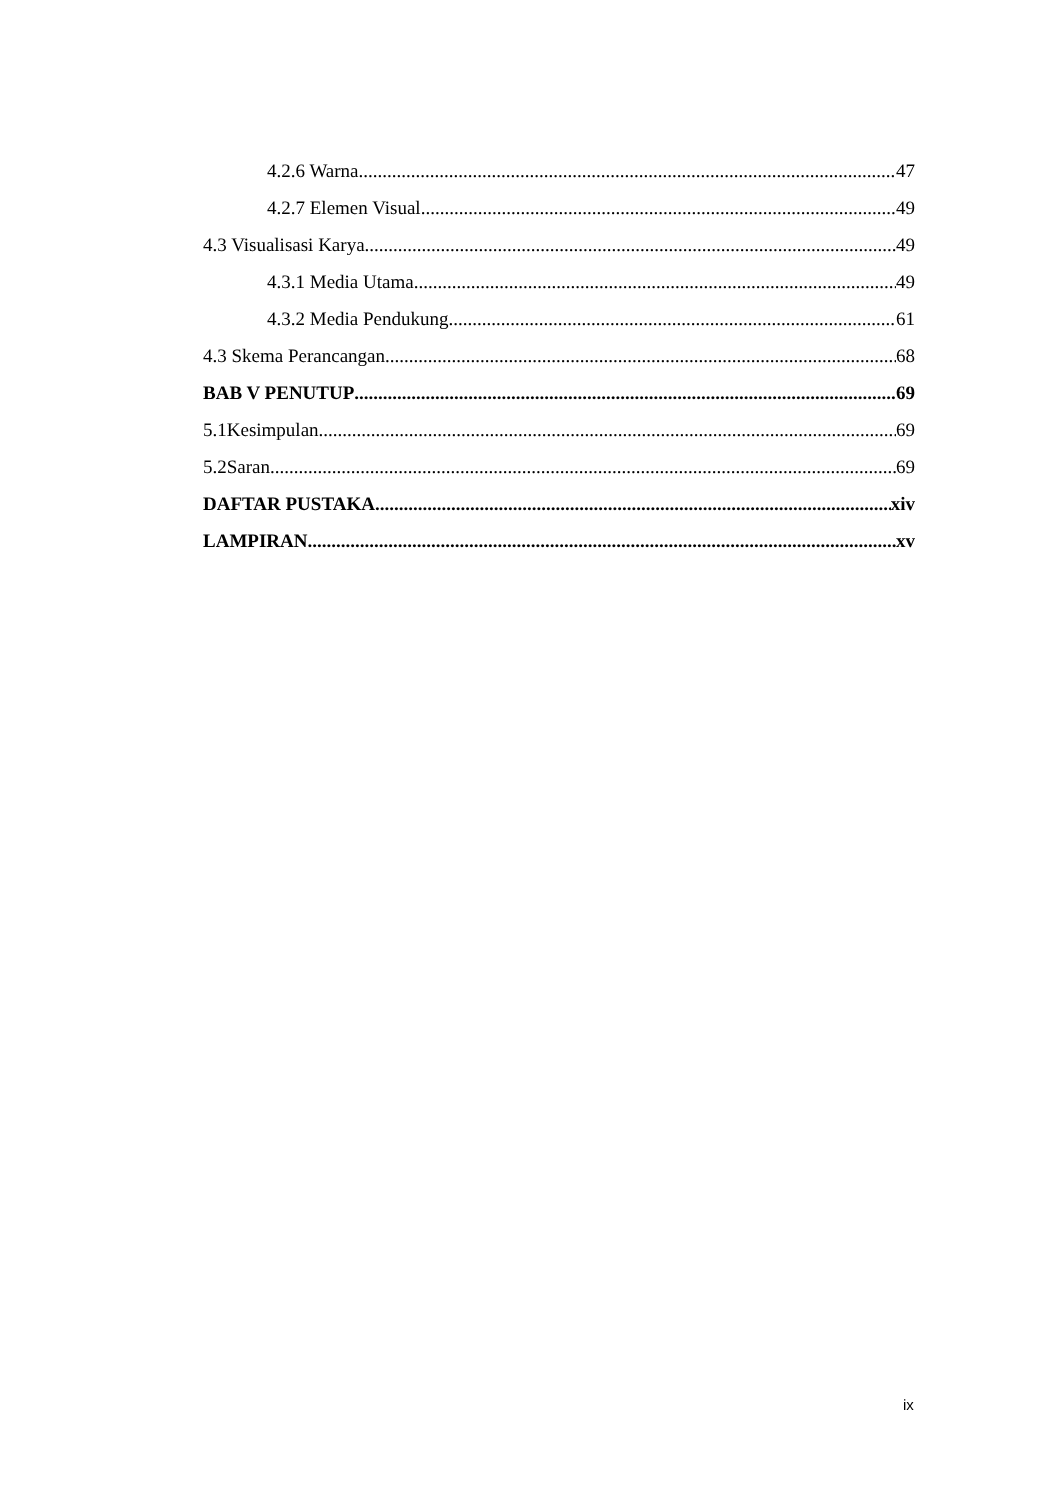4.2.6 Warna 47
4.2.7 Elemen Visual 49
4.3 Visualisasi Karya 49
4.3.1 Media Utama 49
4.3.2 Media Pendukung 61
4.3 Skema Perancangan 68
BAB V PENUTUP 69
5.1Kesimpulan 69
5.2Saran 69
DAFTAR PUSTAKA xiv
LAMPIRAN xv
ix